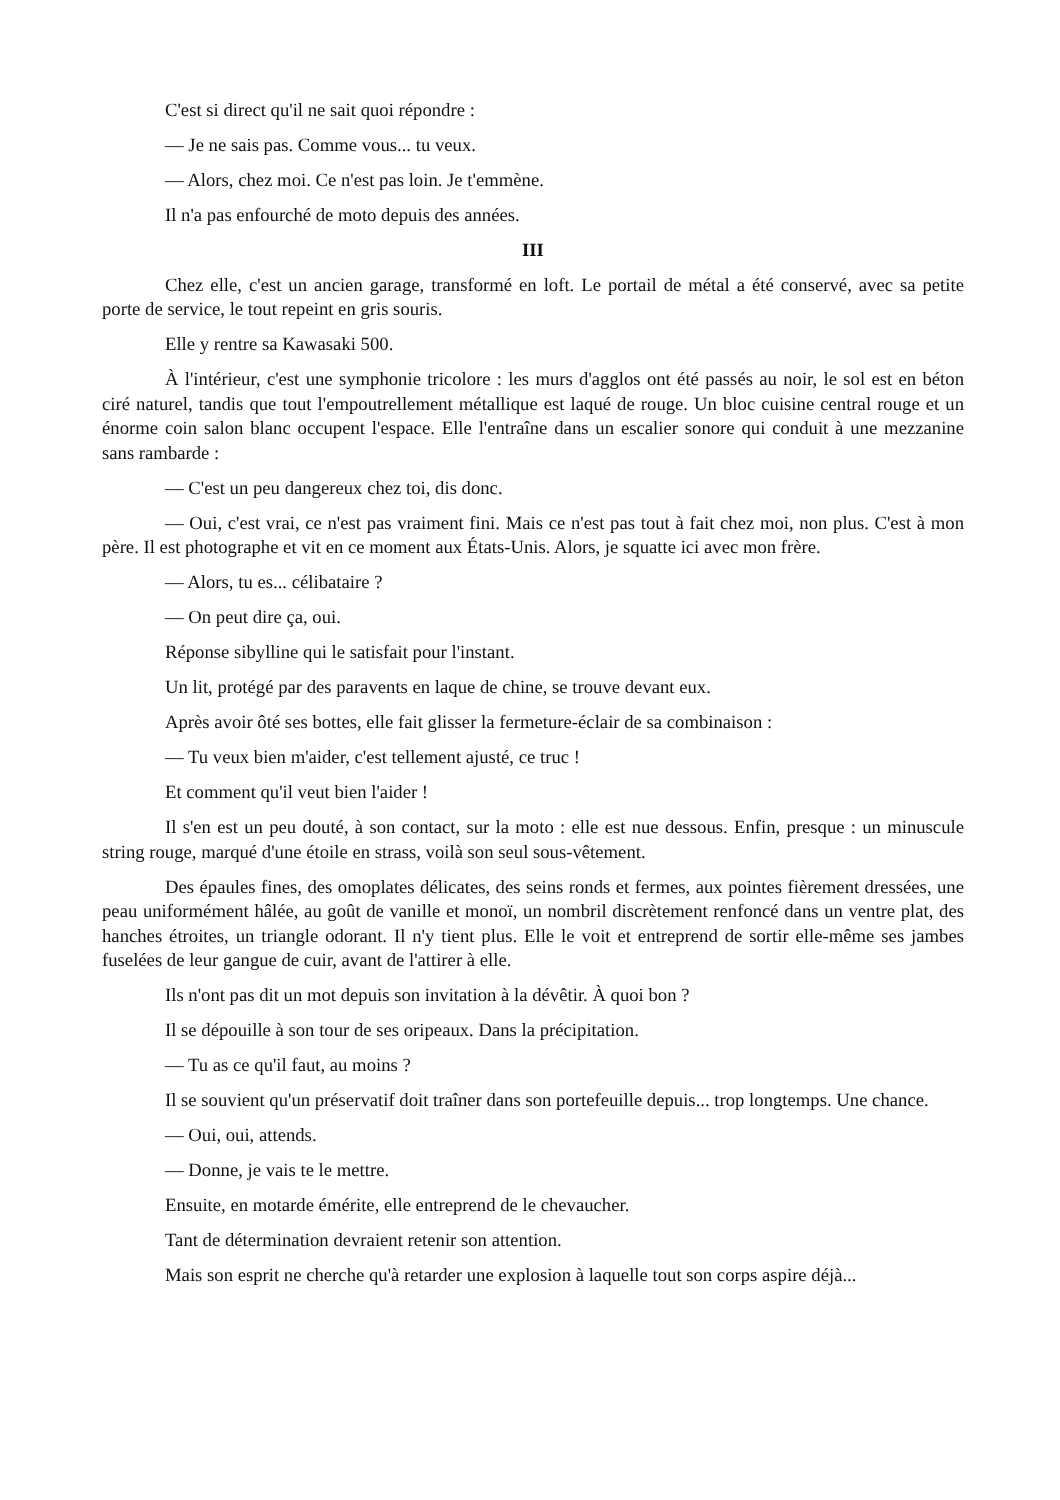C'est si direct qu'il ne sait quoi répondre :
— Je ne sais pas. Comme vous... tu veux.
— Alors, chez moi. Ce n'est pas loin. Je t'emmène.
Il n'a pas enfourché de moto depuis des années.
III
Chez elle, c'est un ancien garage, transformé en loft. Le portail de métal a été conservé, avec sa petite porte de service, le tout repeint en gris souris.
Elle y rentre sa Kawasaki 500.
À l'intérieur, c'est une symphonie tricolore : les murs d'agglos ont été passés au noir, le sol est en béton ciré naturel, tandis que tout l'empoutrellement métallique est laqué de rouge. Un bloc cuisine central rouge et un énorme coin salon blanc occupent l'espace. Elle l'entraîne dans un escalier sonore qui conduit à une mezzanine sans rambarde :
— C'est un peu dangereux chez toi, dis donc.
— Oui, c'est vrai, ce n'est pas vraiment fini. Mais ce n'est pas tout à fait chez moi, non plus. C'est à mon père. Il est photographe et vit en ce moment aux États-Unis. Alors, je squatte ici avec mon frère.
— Alors, tu es... célibataire ?
— On peut dire ça, oui.
Réponse sibylline qui le satisfait pour l'instant.
Un lit, protégé par des paravents en laque de chine, se trouve devant eux.
Après avoir ôté ses bottes, elle fait glisser la fermeture-éclair de sa combinaison :
— Tu veux bien m'aider, c'est tellement ajusté, ce truc !
Et comment qu'il veut bien l'aider !
Il s'en est un peu douté, à son contact, sur la moto : elle est nue dessous. Enfin, presque : un minuscule string rouge, marqué d'une étoile en strass, voilà son seul sous-vêtement.
Des épaules fines, des omoplates délicates, des seins ronds et fermes, aux pointes fièrement dressées, une peau uniformément hâlée, au goût de vanille et monoï, un nombril discrètement renfoncé dans un ventre plat, des hanches étroites, un triangle odorant. Il n'y tient plus. Elle le voit et entreprend de sortir elle-même ses jambes fuselées de leur gangue de cuir, avant de l'attirer à elle.
Ils n'ont pas dit un mot depuis son invitation à la dévêtir. À quoi bon ?
Il se dépouille à son tour de ses oripeaux. Dans la précipitation.
— Tu as ce qu'il faut, au moins ?
Il se souvient qu'un préservatif doit traîner dans son portefeuille depuis... trop longtemps. Une chance.
— Oui, oui, attends.
— Donne, je vais te le mettre.
Ensuite, en motarde émérite, elle entreprend de le chevaucher.
Tant de détermination devraient retenir son attention.
Mais son esprit ne cherche qu'à retarder une explosion à laquelle tout son corps aspire déjà...